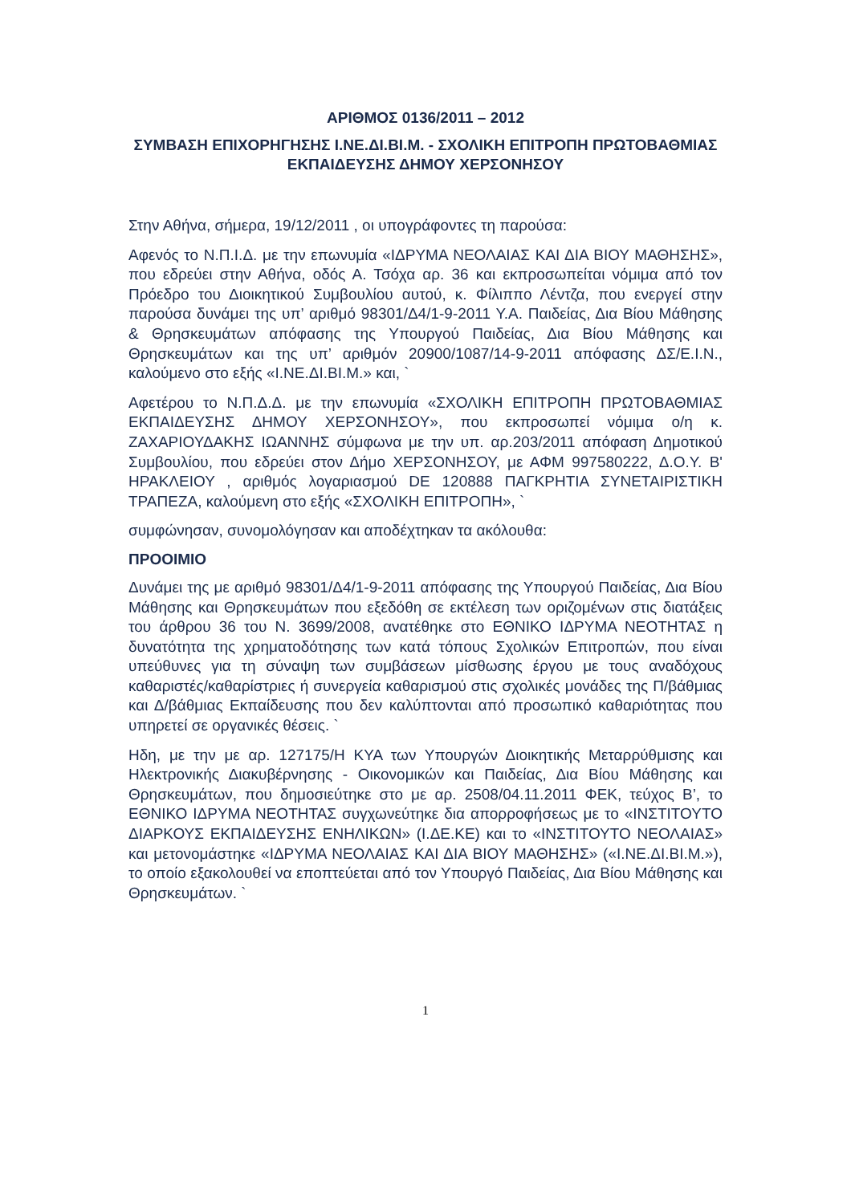ΑΡΙΘΜΟΣ 0136/2011 – 2012
ΣΥΜΒΑΣΗ ΕΠΙΧΟΡΗΓΗΣΗΣ Ι.ΝΕ.ΔΙ.ΒΙ.Μ. - ΣΧΟΛΙΚΗ ΕΠΙΤΡΟΠΗ ΠΡΩΤΟΒΑΘΜΙΑΣ ΕΚΠΑΙΔΕΥΣΗΣ ΔΗΜΟΥ ΧΕΡΣΟΝΗΣΟΥ
Στην Αθήνα, σήμερα, 19/12/2011 , οι υπογράφοντες τη παρούσα:
Αφενός το Ν.Π.Ι.Δ. με την επωνυμία «ΙΔΡΥΜΑ ΝΕΟΛΑΙΑΣ ΚΑΙ ΔΙΑ ΒΙΟΥ ΜΑΘΗΣΗΣ», που εδρεύει στην Αθήνα, οδός Α. Τσόχα αρ. 36 και εκπροσωπείται νόμιμα από τον Πρόεδρο του Διοικητικού Συμβουλίου αυτού, κ. Φίλιππο Λέντζα, που ενεργεί στην παρούσα δυνάμει της υπ’ αριθμό 98301/Δ4/1-9-2011 Υ.Α. Παιδείας, Δια Βίου Μάθησης & Θρησκευμάτων απόφασης της Υπουργού Παιδείας, Δια Βίου Μάθησης και Θρησκευμάτων και της υπ’ αριθμόν 20900/1087/14-9-2011 απόφασης ΔΣ/Ε.Ι.Ν., καλούμενο στο εξής «Ι.ΝΕ.ΔΙ.ΒΙ.Μ.» και, `
Αφετέρου το Ν.Π.Δ.Δ. με την επωνυμία «ΣΧΟΛΙΚΗ ΕΠΙΤΡΟΠΗ ΠΡΩΤΟΒΑΘΜΙΑΣ ΕΚΠΑΙΔΕΥΣΗΣ ΔΗΜΟΥ ΧΕΡΣΟΝΗΣΟΥ», που εκπροσωπεί νόμιμα ο/η κ. ΖΑΧΑΡΙΟΥΔΑΚΗΣ ΙΩΑΝΝΗΣ σύμφωνα με την υπ. αρ.203/2011 απόφαση Δημοτικού Συμβουλίου, που εδρεύει στον Δήμο ΧΕΡΣΟΝΗΣΟΥ, με ΑΦΜ 997580222, Δ.Ο.Υ. Β' ΗΡΑΚΛΕΙΟΥ , αριθμός λογαριασμού DE 120888 ΠΑΓΚΡΗΤΙΑ ΣΥΝΕΤΑΙΡΙΣΤΙΚΗ ΤΡΑΠΕΖΑ, καλούμενη στο εξής «ΣΧΟΛΙΚΗ ΕΠΙΤΡΟΠΗ», `
συμφώνησαν, συνομολόγησαν και αποδέχτηκαν τα ακόλουθα:
ΠΡΟΟΙΜΙΟ
Δυνάμει της με αριθμό 98301/Δ4/1-9-2011 απόφασης της Υπουργού Παιδείας, Δια Βίου Μάθησης και Θρησκευμάτων που εξεδόθη σε εκτέλεση των οριζομένων στις διατάξεις του άρθρου 36 του Ν. 3699/2008, ανατέθηκε στο ΕΘΝΙΚΟ ΙΔΡΥΜΑ ΝΕΟΤΗΤΑΣ η δυνατότητα της χρηματοδότησης των κατά τόπους Σχολικών Επιτροπών, που είναι υπεύθυνες για τη σύναψη των συμβάσεων μίσθωσης έργου με τους αναδόχους καθαριστές/καθαρίστριες ή συνεργεία καθαρισμού στις σχολικές μονάδες της Π/βάθμιας και Δ/βάθμιας Εκπαίδευσης που δεν καλύπτονται από προσωπικό καθαριότητας που υπηρετεί σε οργανικές θέσεις. `
Ηδη, με την με αρ. 127175/Η ΚΥΑ των Υπουργών Διοικητικής Μεταρρύθμισης και Ηλεκτρονικής Διακυβέρνησης - Οικονομικών και Παιδείας, Δια Βίου Μάθησης και Θρησκευμάτων, που δημοσιεύτηκε στο με αρ. 2508/04.11.2011 ΦΕΚ, τεύχος Β’, το ΕΘΝΙΚΟ ΙΔΡΥΜΑ ΝΕΟΤΗΤΑΣ συγχωνεύτηκε δια απορροφήσεως με το «ΙΝΣΤΙΤΟΥΤΟ ΔΙΑΡΚΟΥΣ ΕΚΠΑΙΔΕΥΣΗΣ ΕΝΗΛΙΚΩΝ» (Ι.ΔΕ.ΚΕ) και το «ΙΝΣΤΙΤΟΥΤΟ ΝΕΟΛΑΙΑΣ» και μετονομάστηκε «ΙΔΡΥΜΑ ΝΕΟΛΑΙΑΣ ΚΑΙ ΔΙΑ ΒΙΟΥ ΜΑΘΗΣΗΣ» («Ι.ΝΕ.ΔΙ.ΒΙ.Μ.»), το οποίο εξακολουθεί να εποπτεύεται από τον Υπουργό Παιδείας, Δια Βίου Μάθησης και Θρησκευμάτων. `
1